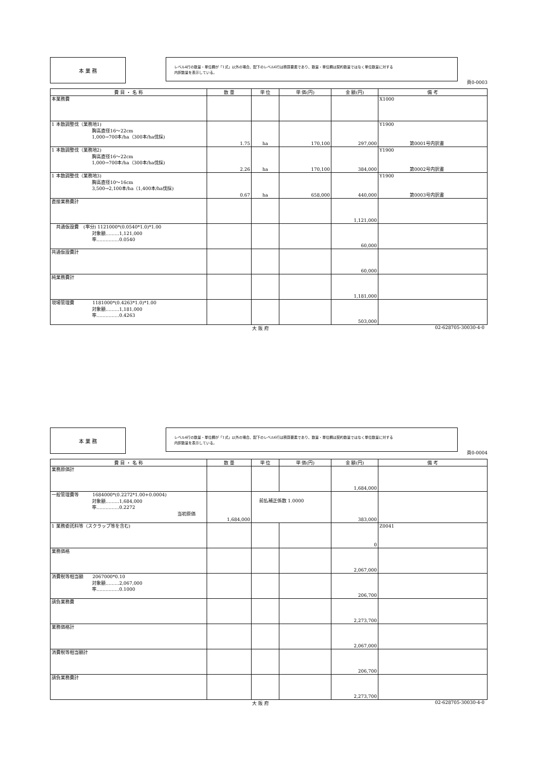本 業 務
レベル4行の数量・単位欄が「1式」以外の場合、配下のレベル6行は積算要素であり、数量・単位欄は契約数量ではなく単位数量に対する
内訳数量を表示している。
頁0-0003
| 費 目 ・ 名 称 | 数 量 | 単 位 | 単 価(円) | 金 額(円) | 備 考 |
| --- | --- | --- | --- | --- | --- |
| 本業務費 | | | | | X1000 |
| 1 本数調整伐（業務地1) 胸高直径16〜22cm 1,000→700本/ha（300本/ha伐採) | 1.75 | ha | 170,100 | 297,000 | Y1900 第0001号内訳書 |
| 1 本数調整伐（業務地2) 胸高直径16〜22cm 1,000→700本/ha（300本/ha伐採) | 2.26 | ha | 170,100 | 384,000 | Y1900 第0002号内訳書 |
| 1 本数調整伐（業務地3) 胸高直径10〜16cm 3,500→2,100本/ha（1,400本/ha伐採) | 0.67 | ha | 658,000 | 440,000 | Y1900 第0003号内訳書 |
| 直接業務費計 | | | | 1,121,000 | |
| 共通仮設費 (率分) 1121000*(0.0540*1.0)*1.00 対象額………1,121,000 率……………0.0540 | | | | 60,000 | |
| 共通仮設費計 | | | | 60,000 | |
| 純業務費計 | | | | 1,181,000 | |
| 現場管理費 1181000*(0.4263*1.0)*1.00 対象額………1,181,000 率……………0.4263 | | | | 503,000 | |
大 阪 府 02-628705-30030-4-0
本 業 務
レベル4行の数量・単位欄が「1式」以外の場合、配下のレベル6行は積算要素であり、数量・単位欄は契約数量ではなく単位数量に対する
内訳数量を表示している。
頁0-0004
| 費 目 ・ 名 称 | 数 量 | 単 位 | 単 価(円) | 金 額(円) | 備 考 |
| --- | --- | --- | --- | --- | --- |
| 業務原価計 | | | | 1,684,000 | |
| 一般管理費等 1684000*(0.2272*1.00+0.0004) 対象額………1,684,000 率……………0.2272 当初原価 | 1,684,000 | 前払補正係数 1.0000 | | 383,000 | |
| 1 業務委託料等（スクラップ等を含む) | | | | 0 | Z0041 |
| 業務価格 | | | | 2,067,000 | |
| 消費税等相当額 2067000*0.10 対象額………2,067,000 率……………0.1000 | | | | 206,700 | |
| 請負業務費 | | | | 2,273,700 | |
| 業務価格計 | | | | 2,067,000 | |
| 消費税等相当額計 | | | | 206,700 | |
| 請負業務費計 | | | | 2,273,700 | |
大 阪 府 02-628705-30030-4-0